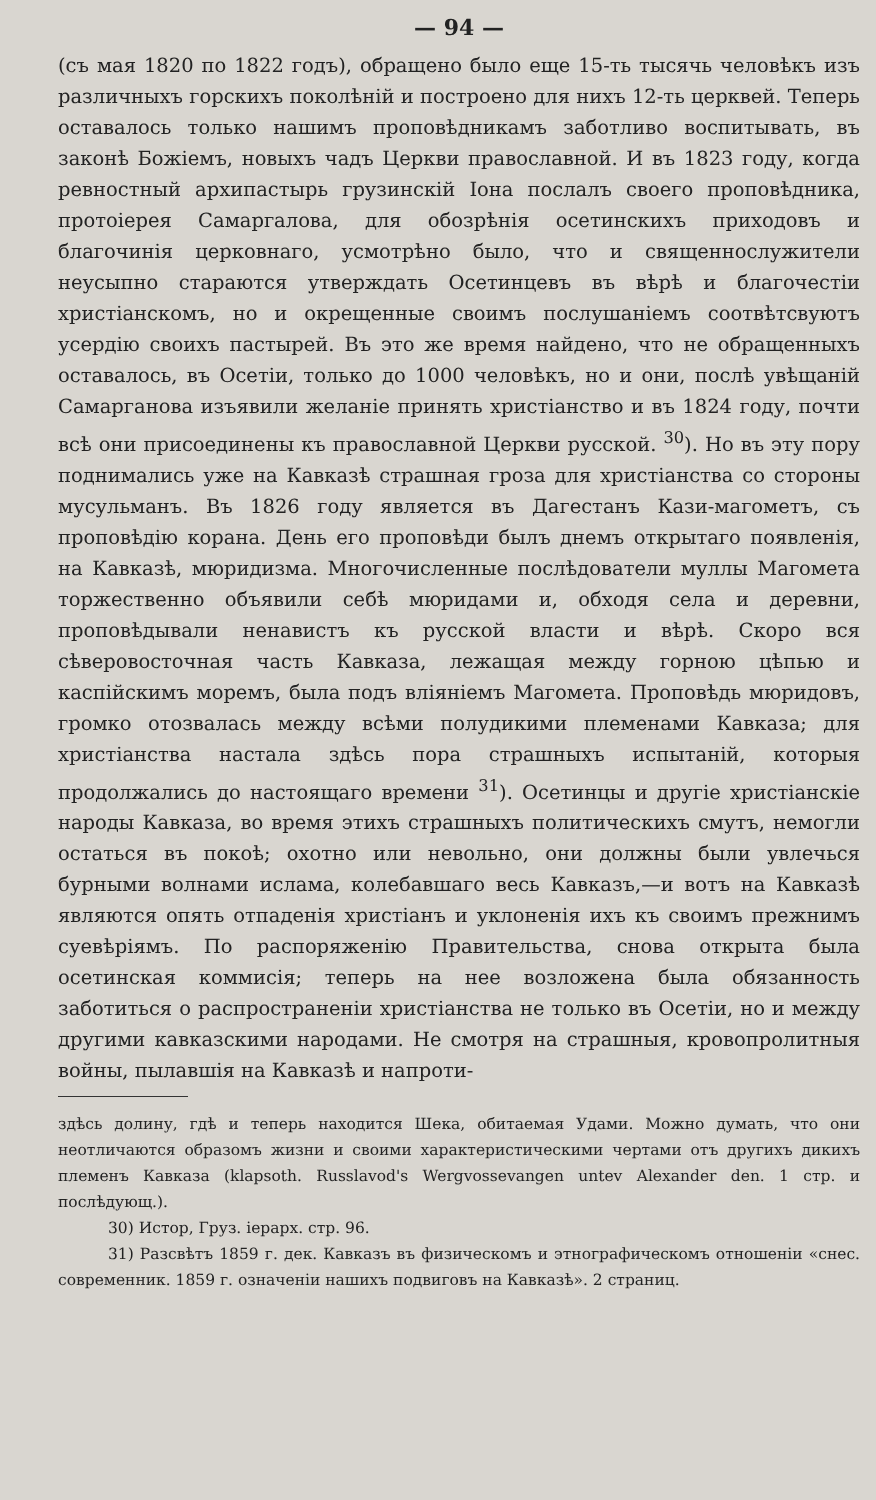— 94 —
(съ мая 1820 по 1822 годъ), обращено было еще 15-ть тысячь человѣкъ изъ различныхъ горскихъ поколѣній и построено для нихъ 12-ть церквей. Теперь оставалось только нашимъ проповѣдникамъ заботливо воспитывать, въ законѣ Божіемъ, новыхъ чадъ Церкви православной. И въ 1823 году, когда ревностный архипастырь грузинскій Іона послалъ своего проповѣдника, протоіерея Самаргалова, для обозрѣнія осетинскихъ приходовъ и благочинія церковнаго, усмотрѣно было, что и священнослужители неусыпно стараются утверждать Осетинцевъ въ вѣрѣ и благочестіи христіанскомъ, но и окрещенные своимъ послушаніемъ соотвѣтсвуютъ усердію своихъ пастырей. Въ это же время найдено, что не обращенныхъ оставалось, въ Осетіи, только до 1000 человѣкъ, но и они, послѣ увѣщаній Самарганова изъявили желаніе принять христіанство и въ 1824 году, почти всѣ они присоединены къ православной Церкви русской. <sup>30</sup>). Но въ эту пору поднимались уже на Кавказѣ страшная гроза для христіанства со стороны мусульманъ. Въ 1826 году является въ Дагестанъ Кази-магометъ, съ проповѣдію корана. День его проповѣди былъ днемъ открытаго появленія, на Кавказѣ, мюридизма. Многочисленные послѣдователи муллы Магомета торжественно объявили себѣ мюридами и, обходя села и деревни, проповѣдывали ненавистъ къ русской власти и вѣрѣ. Скоро вся сѣверовосточная часть Кавказа, лежащая между горною цѣпью и каспійскимъ моремъ, была подъ вліяніемъ Магомета. Проповѣдь мюридовъ, громко отозвалась между всѣми полудикими племенами Кавказа; для христіанства настала здѣсь пора страшныхъ испытаній, которыя продолжались до настоящаго времени <sup>31</sup>). Осетинцы и другіе христіанскіе народы Кавказа, во время этихъ страшныхъ политическихъ смутъ, немогли остаться въ покоѣ; охотно или невольно, они должны были увлечься бурными волнами ислама, колебавшаго весь Кавказъ,—и вотъ на Кавказѣ являются опять отпаденія христіанъ и уклоненія ихъ къ своимъ прежнимъ суевѣріямъ. По распоряженію Правительства, снова открыта была осетинская коммисія; теперь на нее возложена была обязанность заботиться о распространеніи христіанства не только въ Осетіи, но и между другими кавказскими народами. Не смотря на страшныя, кровопролитныя войны, пылавшія на Кавказѣ и напроти-
здѣсь долину, гдѣ и теперь находится Шека, обитаемая Удами. Можно думать, что они неотличаются образомъ жизни и своими характеристическими чертами отъ другихъ дикихъ племенъ Кавказа (klapsoth. Russlavod's Wergvossevangen untev Alexander den. 1 стр. и послѣдующ.).
30) Истор, Груз. іерарх. стр. 96.
31) Разсвѣтъ 1859 г. дек. Кавказъ въ физическомъ и этнографическомъ отношеніи «снес. современник. 1859 г. означеніи нашихъ подвиговъ на Кавказѣ». 2 страниц.